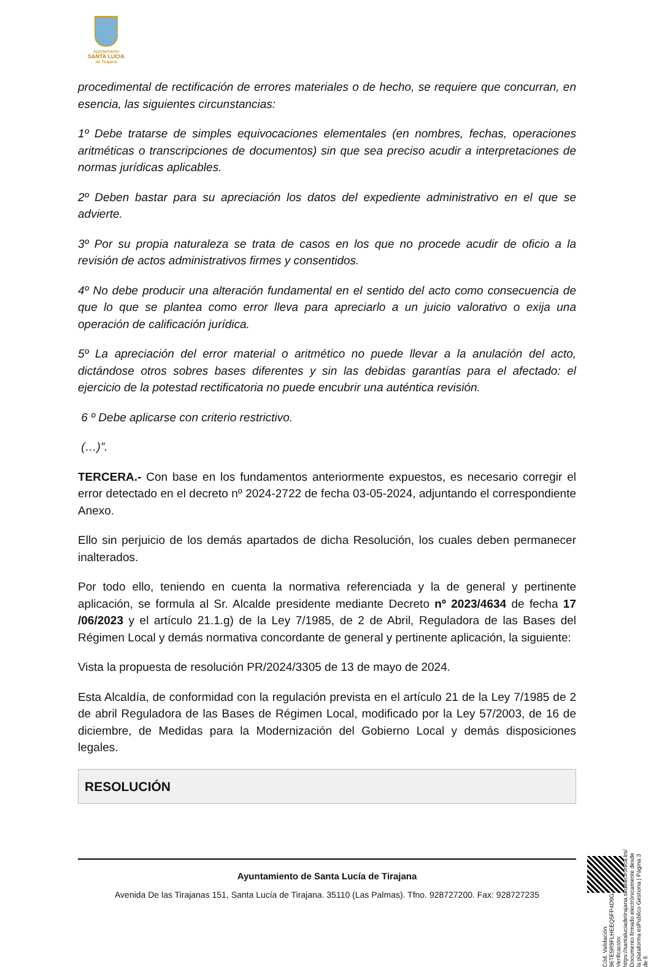Ayuntamiento
SANTA LUCIA
de Tirajana
procedimental de rectificación de errores materiales o de hecho, se requiere que concurran, en esencia, las siguientes circunstancias:
1º Debe tratarse de simples equivocaciones elementales (en nombres, fechas, operaciones aritméticas o transcripciones de documentos) sin que sea preciso acudir a interpretaciones de normas jurídicas aplicables.
2º Deben bastar para su apreciación los datos del expediente administrativo en el que se advierte.
3º Por su propia naturaleza se trata de casos en los que no procede acudir de oficio a la revisión de actos administrativos firmes y consentidos.
4º No debe producir una alteración fundamental en el sentido del acto como consecuencia de que lo que se plantea como error lleva para apreciarlo a un juicio valorativo o exija una operación de calificación jurídica.
5º La apreciación del error material o aritmético no puede llevar a la anulación del acto, dictándose otros sobres bases diferentes y sin las debidas garantías para el afectado: el ejercicio de la potestad rectificatoria no puede encubrir una auténtica revisión.
6 º Debe aplicarse con criterio restrictivo.
(…)”.
TERCERA.- Con base en los fundamentos anteriormente expuestos, es necesario corregir el error detectado en el decreto nº 2024-2722 de fecha 03-05-2024, adjuntando el correspondiente Anexo.
Ello sin perjuicio de los demás apartados de dicha Resolución, los cuales deben permanecer inalterados.
Por todo ello, teniendo en cuenta la normativa referenciada y la de general y pertinente aplicación, se formula al Sr. Alcalde presidente mediante Decreto nº 2023/4634 de fecha 17 /06/2023 y el artículo 21.1.g) de la Ley 7/1985, de 2 de Abril, Reguladora de las Bases del Régimen Local y demás normativa concordante de general y pertinente aplicación, la siguiente:
Vista la propuesta de resolución PR/2024/3305 de 13 de mayo de 2024.
Esta Alcaldía, de conformidad con la regulación prevista en el artículo 21 de la Ley 7/1985 de 2 de abril Reguladora de las Bases de Régimen Local, modificado por la Ley 57/2003, de 16 de diciembre, de Medidas para la Modernización del Gobierno Local y demás disposiciones legales.
RESOLUCIÓN
Ayuntamiento de Santa Lucía de Tirajana
Avenida De las Tirajanas 151, Santa Lucía de Tirajana. 35110 (Las Palmas). Tfno. 928727200. Fax: 928727235
Cód. Validación: 96TE5R9FLHEEQ5FP4D9GHDMKG
Verificación: https://santaluciadetirajana.sedelectronica.es/
Documento firmado electrónicamente desde la plataforma esPublico Gestiona | Página 3 de 6